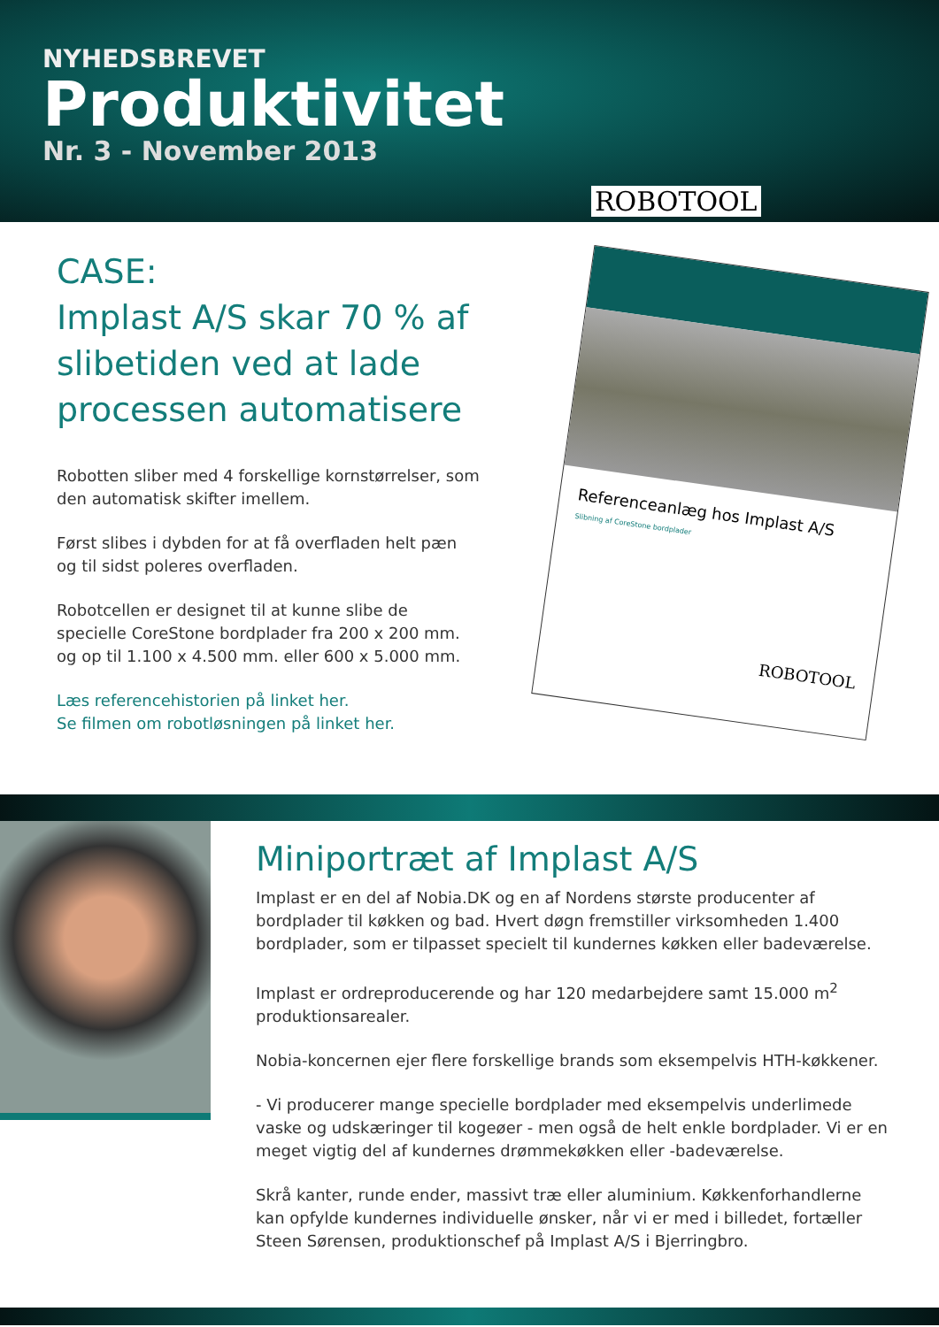NYHEDSBREVET
Produktivitet
Nr. 3 - November 2013
ROBOTOOL
CASE:
Implast A/S skar 70 % af slibetiden ved at lade processen automatisere
Robotten sliber med 4 forskellige kornstørrelser, som den automatisk skifter imellem.
Først slibes i dybden for at få overfladen helt pæn og til sidst poleres overfladen.
Robotcellen er designet til at kunne slibe de specielle CoreStone bordplader fra 200 x 200 mm. og op til 1.100 x 4.500 mm. eller 600 x 5.000 mm.
Læs referencehistorien på linket her.
Se filmen om robotløsningen på linket her.
Referenceanlæg hos Implast A/S
Slibning af CoreStone bordplader
ROBOTOOL
Miniportræt af Implast A/S
Implast er en del af Nobia.DK og en af Nordens største producenter af bordplader til køkken og bad. Hvert døgn fremstiller virksomheden 1.400 bordplader, som er tilpasset specielt til kundernes køkken eller badeværelse.
Implast er ordreproducerende og har 120 medarbejdere samt 15.000 m<sup>2</sup> produktionsarealer.
Nobia-koncernen ejer flere forskellige brands som eksempelvis HTH-køkkener.
- Vi producerer mange specielle bordplader med eksempelvis underlimede vaske og udskæringer til kogeøer - men også de helt enkle bordplader. Vi er en meget vigtig del af kundernes drømmekøkken eller -badeværelse.
Skrå kanter, runde ender, massivt træ eller aluminium. Køkkenforhandlerne kan opfylde kundernes individuelle ønsker, når vi er med i billedet, fortæller Steen Sørensen, produktionschef på Implast A/S i Bjerringbro.